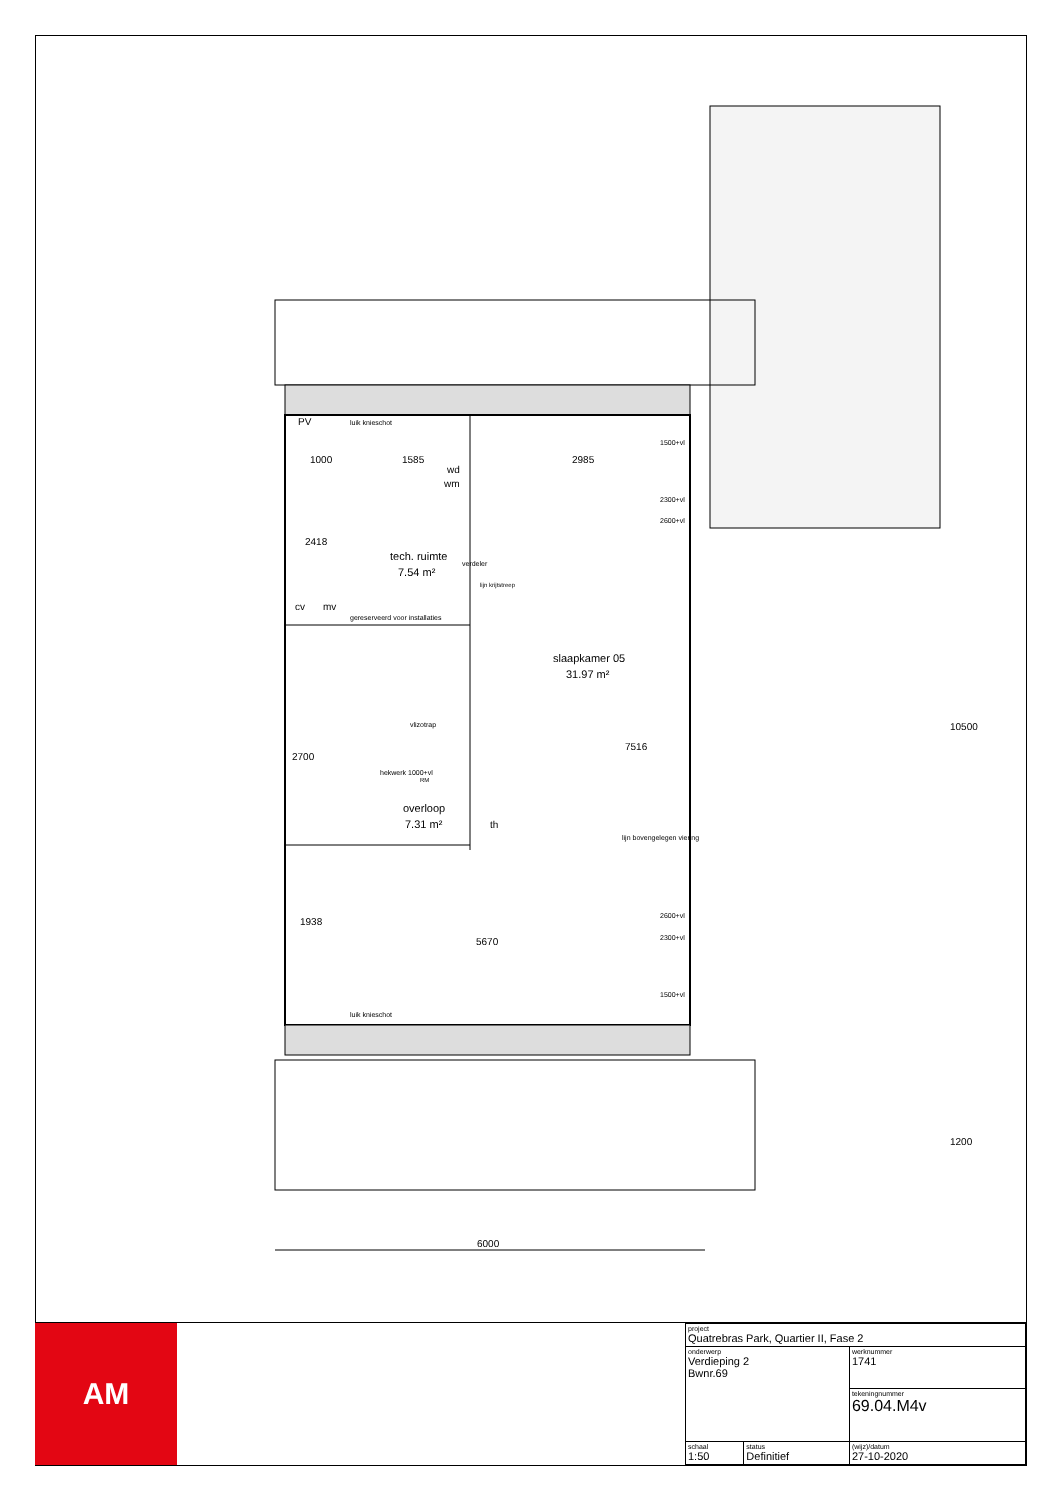PV
luik knieschot
1000
1585
2985
wd
wm
tech. ruimte
7.54 m²
verdeler
lijn krijtstreep
2418
cv
mv
gereserveerd voor installaties
slaapkamer 05
31.97 m²
vlizotrap
RM
hekwerk 1000+vl
overloop
7.31 m²
th
2700
7516
lijn bovengelegen viering
1500+vl
2300+vl
2600+vl
2600+vl
2300+vl
1500+vl
1938
5670
luik knieschot
10500
1200
6000
AM
| project Quatrebras Park, Quartier II, Fase 2 | | |
| onderwerp Verdieping 2 Bwnr.69 | | werknummer 1741 |
| | | tekeningnummer 69.04.M4v |
| schaal 1:50 | status Definitief | (wijz)/datum 27-10-2020 |